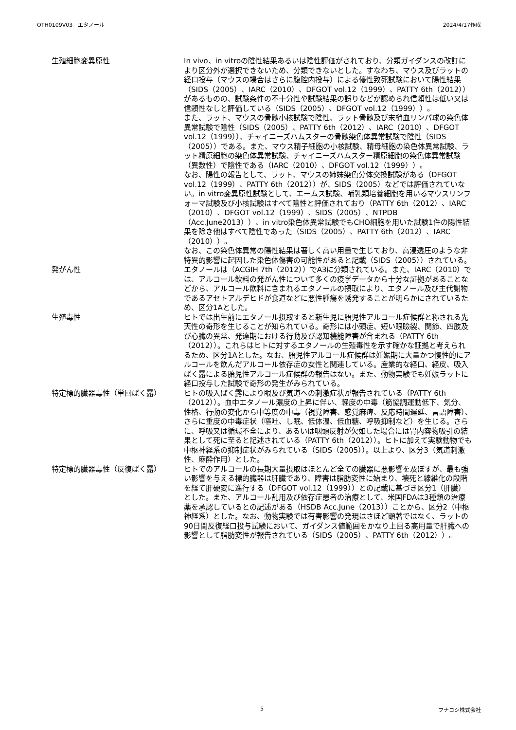OTH0109V03　エタノール 2024/4/17作成
生殖細胞変異原性 In vivo、in vitroの陰性結果あるいは陰性評価がされており、分類ガイダンスの改訂により区分外が選択できないため、分類できないとした。すなわち、マウス及びラットの経口投与（マウスの場合はさらに腹腔内投与）による優性致死試験において陽性結果（SIDS（2005）、IARC（2010）、DFGOT vol.12（1999）、PATTY 6th（2012））があるものの、試験条件の不十分性や試験結果の誤りなどが認められ信頼性は低い又は信頼性なしと評価している（SIDS（2005）、DFGOT vol.12（1999））。
また、ラット、マウスの骨髄小核試験で陰性、ラット骨髄及び末梢血リンパ球の染色体異常試験で陰性（SIDS（2005）、PATTY 6th（2012）、IARC（2010）、DFGOT vol.12（1999））、チャイニーズハムスターの骨髄染色体異常試験で陰性（SIDS（2005））である。また、マウス精子細胞の小核試験、精母細胞の染色体異常試験、ラット精原細胞の染色体異常試験、チャイニーズハムスター精原細胞の染色体異常試験（異数性）で陰性である（IARC（2010）、DFGOT vol.12（1999））。
なお、陽性の報告として、ラット、マウスの姉妹染色分体交換試験がある（DFGOT vol.12（1999）、PATTY 6th（2012））が、SIDS（2005）などでは評価されていない。in vitro変異原性試験として、エームス試験、哺乳類培養細胞を用いるマウスリンフォーマ試験及び小核試験はすべて陰性と評価されており（PATTY 6th（2012）、IARC（2010）、DFGOT vol.12（1999）、SIDS（2005）、NTPDB（Acc.June2013））、in vitro染色体異常試験でもCHO細胞を用いた試験1件の陽性結果を除き他はすべて陰性であった（SIDS（2005）、PATTY 6th（2012）、IARC（2010））。
なお、この染色体異常の陽性結果は著しく高い用量で生じており、高浸透圧のような非特異的影響に起因した染色体傷害の可能性があると記載（SIDS（2005））されている。
発がん性 エタノールは（ACGIH 7th（2012））でA3に分類されている。また、IARC（2010）では、アルコール飲料の発がん性について多くの疫学データから十分な証拠があることなどから、アルコール飲料に含まれるエタノールの摂取により、エタノール及び主代謝物であるアセトアルデヒドが食道などに悪性腫瘍を誘発することが明らかにされているため、区分1Aとした。
生殖毒性 ヒトでは出生前にエタノール摂取すると新生児に胎児性アルコール症候群と称される先天性の奇形を生じることが知られている。奇形には小頭症、短い眼瞼裂、関節、四肢及び心臓の異常、発達期における行動及び認知機能障害が含まれる（PATTY 6th（2012））。これらはヒトに対するエタノールの生殖毒性を示す確かな証拠と考えられるため、区分1Aとした。なお、胎児性アルコール症候群は妊娠期に大量かつ慢性的にアルコールを飲んだアルコール依存症の女性と関連している。産業的な経口、経皮、吸入ばく露による胎児性アルコール症候群の報告はない。また、動物実験でも妊娠ラットに経口投与した試験で奇形の発生がみられている。
特定標的臓器毒性（単回ばく露） ヒトの吸入ばく露により眼及び気道への刺激症状が報告されている（PATTY 6th（2012））。血中エタノール濃度の上昇に伴い、軽度の中毒（筋協調運動低下、気分、性格、行動の変化から中等度の中毒（視覚障害、感覚麻痺、反応時間遅延、言語障害）、さらに重度の中毒症状（嘔吐、し眠、低体温、低血糖、呼吸抑制など）を生じる。さらに、呼吸又は循環不全により、あるいは咽頭反射が欠如した場合には胃内容物吸引の結果として死に至ると記述されている（PATTY 6th（2012））。ヒトに加えて実験動物でも中枢神経系の抑制症状がみられている（SIDS（2005））。以上より、区分3（気道刺激性、麻酔作用）とした。
特定標的臓器毒性（反復ばく露） ヒトでのアルコールの長期大量摂取はほとんど全ての臓器に悪影響を及ぼすが、最も強い影響を与える標的臓器は肝臓であり、障害は脂肪変性に始まり、壊死と線維化の段階を経て肝硬変に進行する（DFGOT vol.12（1999））との記載に基づき区分1（肝臓）とした。また、アルコール乱用及び依存症患者の治療として、米国FDAは3種類の治療薬を承認しているとの記述がある（HSDB Acc.June（2013））ことから、区分2（中枢神経系）とした。なお、動物実験では有害影響の発現はさほど顕著ではなく、ラットの90日間反復経口投与試験において、ガイダンス値範囲をかなり上回る高用量で肝臓への影響として脂肪変性が報告されている（SIDS（2005）、PATTY 6th（2012））。
5 フナコシ株式会社